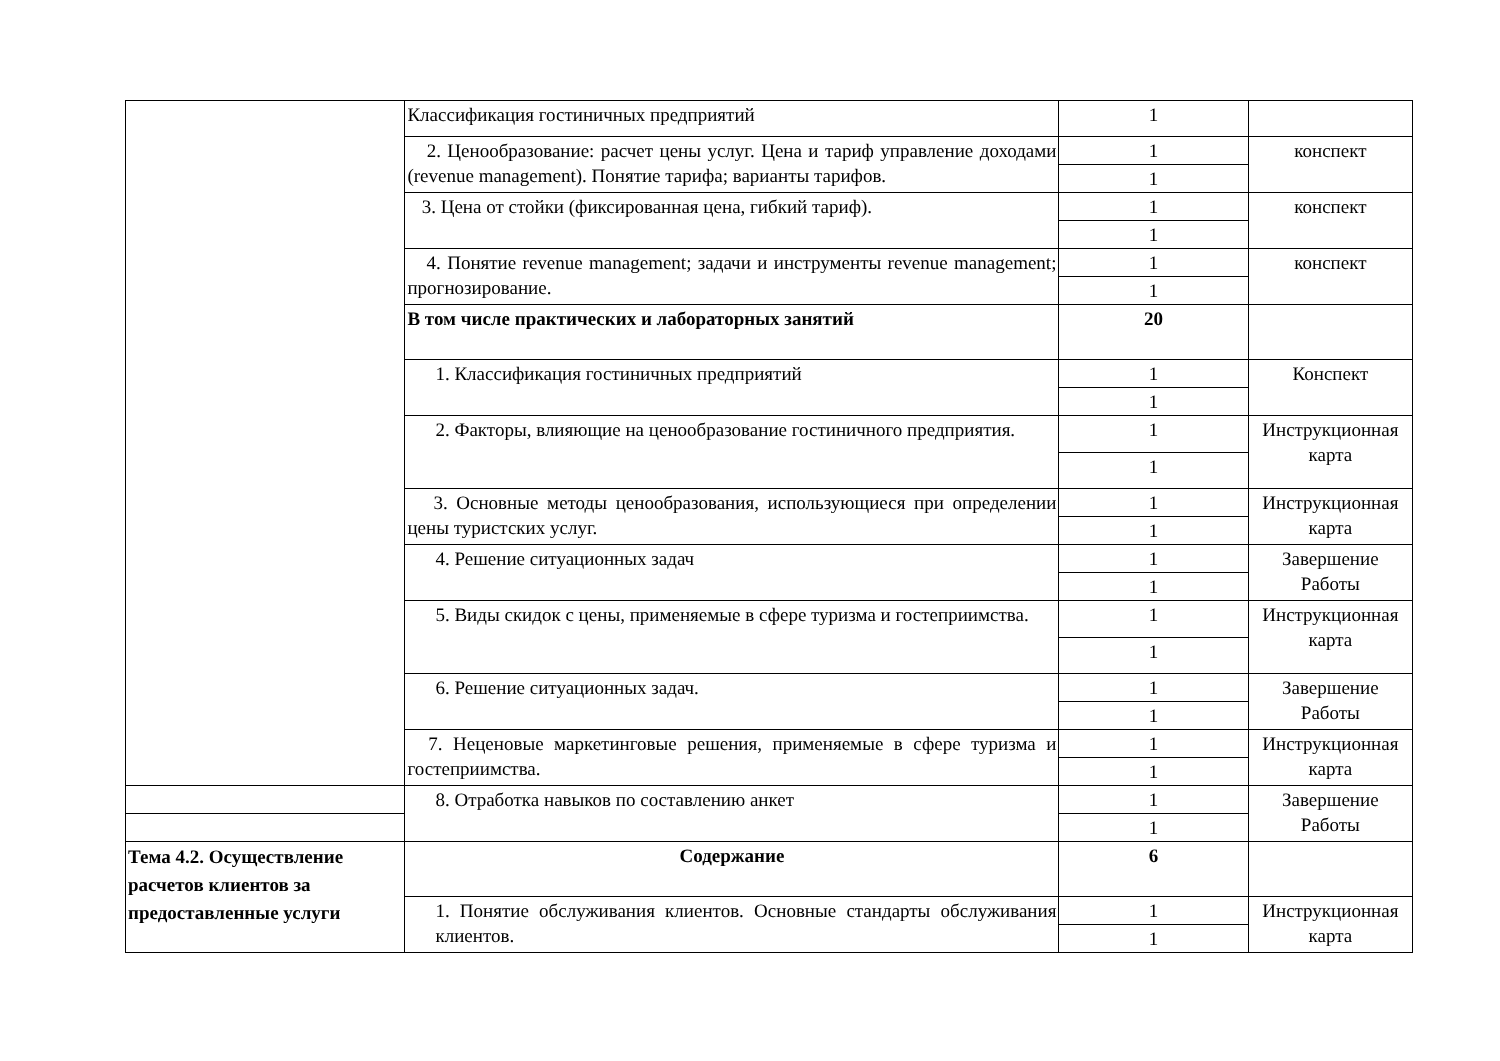| | Классификация гостиничных предприятий | 1 | |
| | 2. Ценообразование: расчет цены услуг. Цена и тариф управление доходами (revenue management). Понятие тарифа; варианты тарифов. | 1 | конспект |
| | | 1 | |
| | 3. Цена от стойки (фиксированная цена, гибкий тариф). | 1 | конспект |
| | | 1 | |
| | 4. Понятие revenue management; задачи и инструменты revenue management; прогнозирование. | 1 | конспект |
| | | 1 | |
| | В том числе практических и лабораторных занятий | 20 | |
| | 1. Классификация гостиничных предприятий | 1 | Конспект |
| | | 1 | |
| | 2. Факторы, влияющие на ценообразование гостиничного предприятия. | 1 | Инструкционная карта |
| | | 1 | |
| | 3. Основные методы ценообразования, использующиеся при определении цены туристских услуг. | 1 | Инструкционная карта |
| | | 1 | |
| | 4. Решение ситуационных задач | 1 | Завершение Работы |
| | | 1 | |
| | 5. Виды скидок с цены, применяемые в сфере туризма и гостеприимства. | 1 | Инструкционная карта |
| | | 1 | |
| | 6. Решение ситуационных задач. | 1 | Завершение Работы |
| | | 1 | |
| | 7. Неценовые маркетинговые решения, применяемые в сфере туризма и гостеприимства. | 1 | Инструкционная карта |
| | | 1 | |
| | 8. Отработка навыков по составлению анкет | 1 | Завершение Работы |
| | | 1 | |
| Тема 4.2. Осуществление расчетов клиентов за предоставленные услуги | Содержание | 6 | |
| | 1. Понятие обслуживания клиентов. Основные стандарты обслуживания клиентов. | 1 | Инструкционная карта |
| | | 1 | |